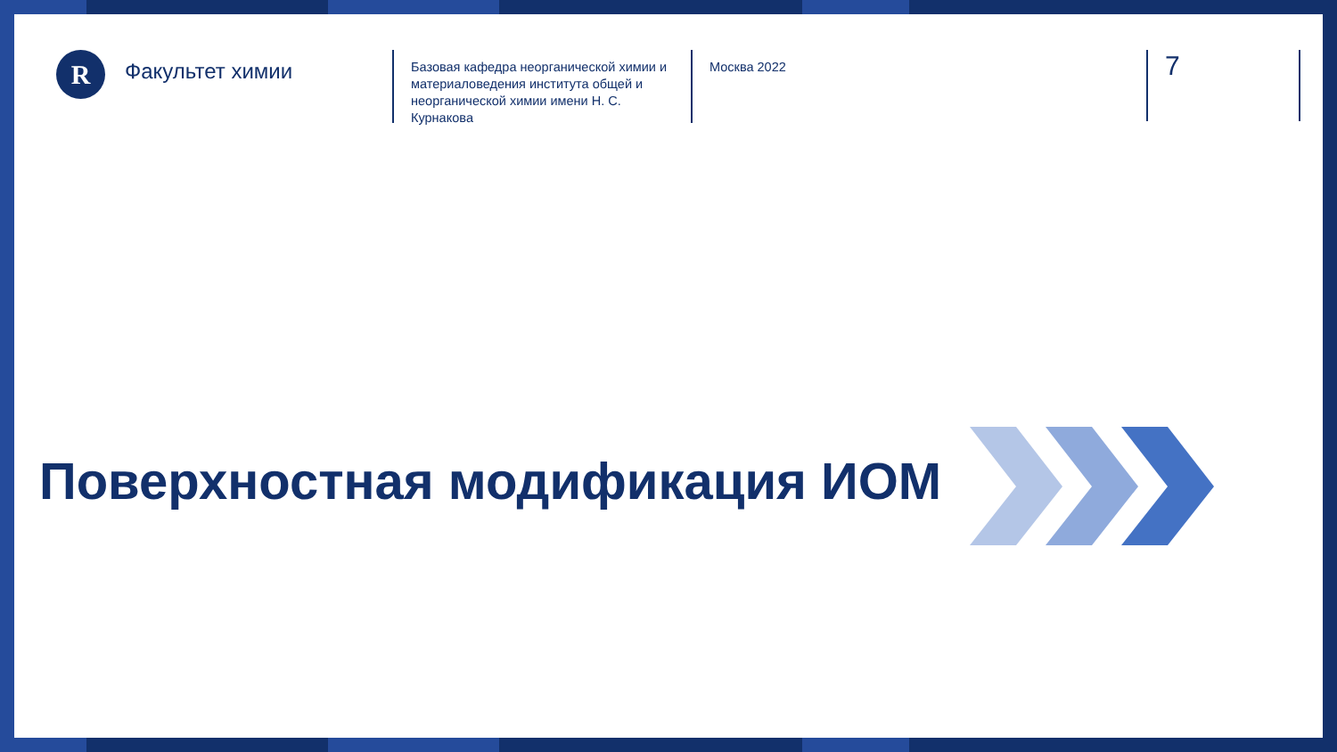R
Факультет химии
Базовая кафедра неорганической химии и материаловедения института общей и неорганической химии имени Н. С. Курнаковa
Москва 2022
7
Поверхностная модификация ИОМ